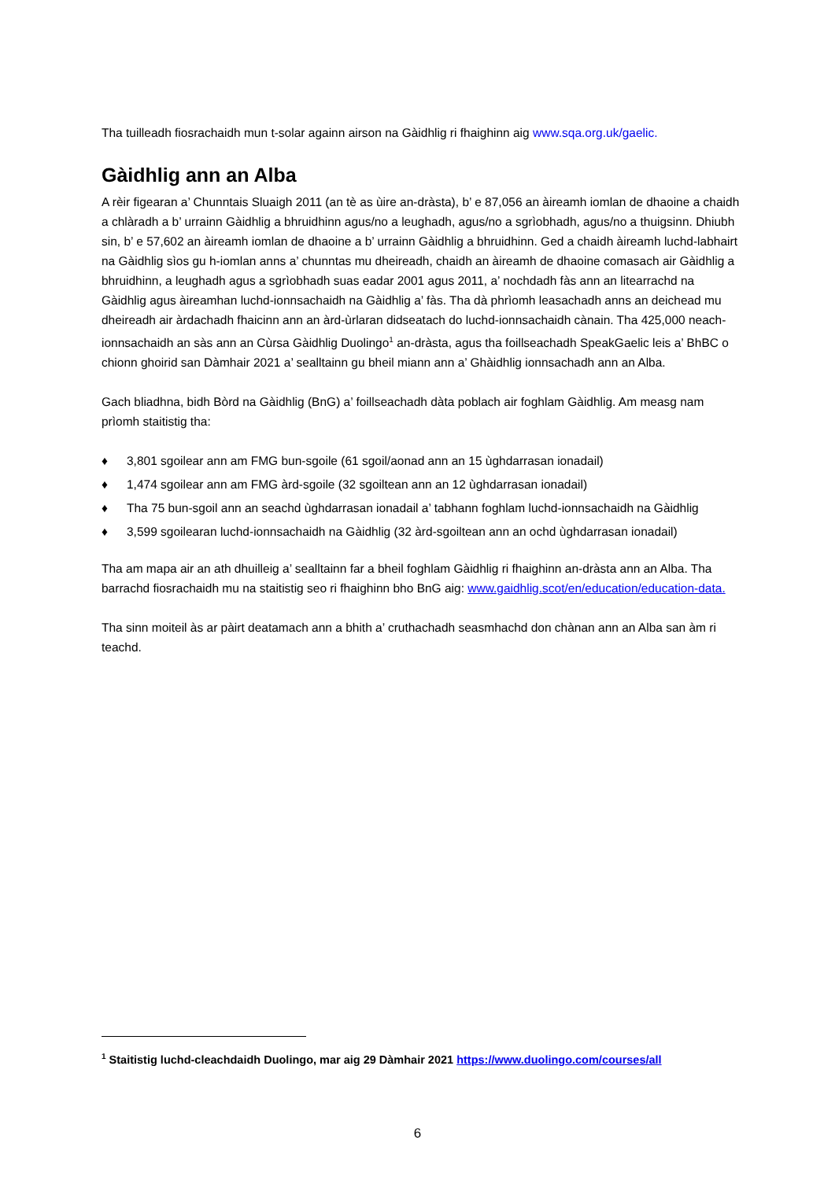Tha tuilleadh fiosrachaidh mun t-solar againn airson na Gàidhlig ri fhaighinn aig www.sqa.org.uk/gaelic.
Gàidhlig ann an Alba
A rèir figearan a’ Chunntais Sluaigh 2011 (an tè as ùire an-dràsta), b’ e 87,056 an àireamh iomlan de dhaoine a chaidh a chlàradh a b’ urrainn Gàidhlig a bhruidhinn agus/no a leughadh, agus/no a sgrìobhadh, agus/no a thuigsinn. Dhiubh sin, b’ e 57,602 an àireamh iomlan de dhaoine a b’ urrainn Gàidhlig a bhruidhinn. Ged a chaidh àireamh luchd-labhairt na Gàidhlig sìos gu h-iomlan anns a’ chunntas mu dheireadh, chaidh an àireamh de dhaoine comasach air Gàidhlig a bhruidhinn, a leughadh agus a sgrìobhadh suas eadar 2001 agus 2011, a’ nochdadh fàs ann an litearrachd na Gàidhlig agus àireamhan luchd-ionnsachaidh na Gàidhlig a’ fàs. Tha dà phrìomh leasachadh anns an deichead mu dheireadh air àrdachadh fhaicinn ann an àrd-ùrlaran didseatach do luchd-ionnsachaidh cànain. Tha 425,000 neach-ionnsachaidh an sàs ann an Cùrsa Gàidhlig Duolingo<sup>1</sup> an-dràsta, agus tha foillseachadh SpeakGaelic leis a’ BhBC o chionn ghoirid san Dàmhair 2021 a’ sealltainn gu bheil miann ann a’ Ghàidhlig ionnsachadh ann an Alba.
Gach bliadhna, bidh Bòrd na Gàidhlig (BnG) a’ foillseachadh dàta poblach air foghlam Gàidhlig. Am measg nam prìomh staitistig tha:
♦ 3,801 sgoilear ann am FMG bun-sgoile (61 sgoil/aonad ann an 15 ùghdarrasan ionadail)
♦ 1,474 sgoilear ann am FMG àrd-sgoile (32 sgoiltean ann an 12 ùghdarrasan ionadail)
♦ Tha 75 bun-sgoil ann an seachd ùghdarrasan ionadail a’ tabhann foghlam luchd-ionnsachaidh na Gàidhlig
♦ 3,599 sgoilearan luchd-ionnsachaidh na Gàidhlig (32 àrd-sgoiltean ann an ochd ùghdarrasan ionadail)
Tha am mapa air an ath dhuilleig a’ sealltainn far a bheil foghlam Gàidhlig ri fhaighinn an-dràsta ann an Alba. Tha barrachd fiosrachaidh mu na staitistig seo ri fhaighinn bho BnG aig: www.gaidhlig.scot/en/education/education-data.
Tha sinn moiteil às ar pàirt deatamach ann a bhith a’ cruthachadh seasmhachd don chànan ann an Alba san àm ri teachd.
<sup>1</sup> Staitistig luchd-cleachdaidh Duolingo, mar aig 29 Dàmhair 2021 https://www.duolingo.com/courses/all
6